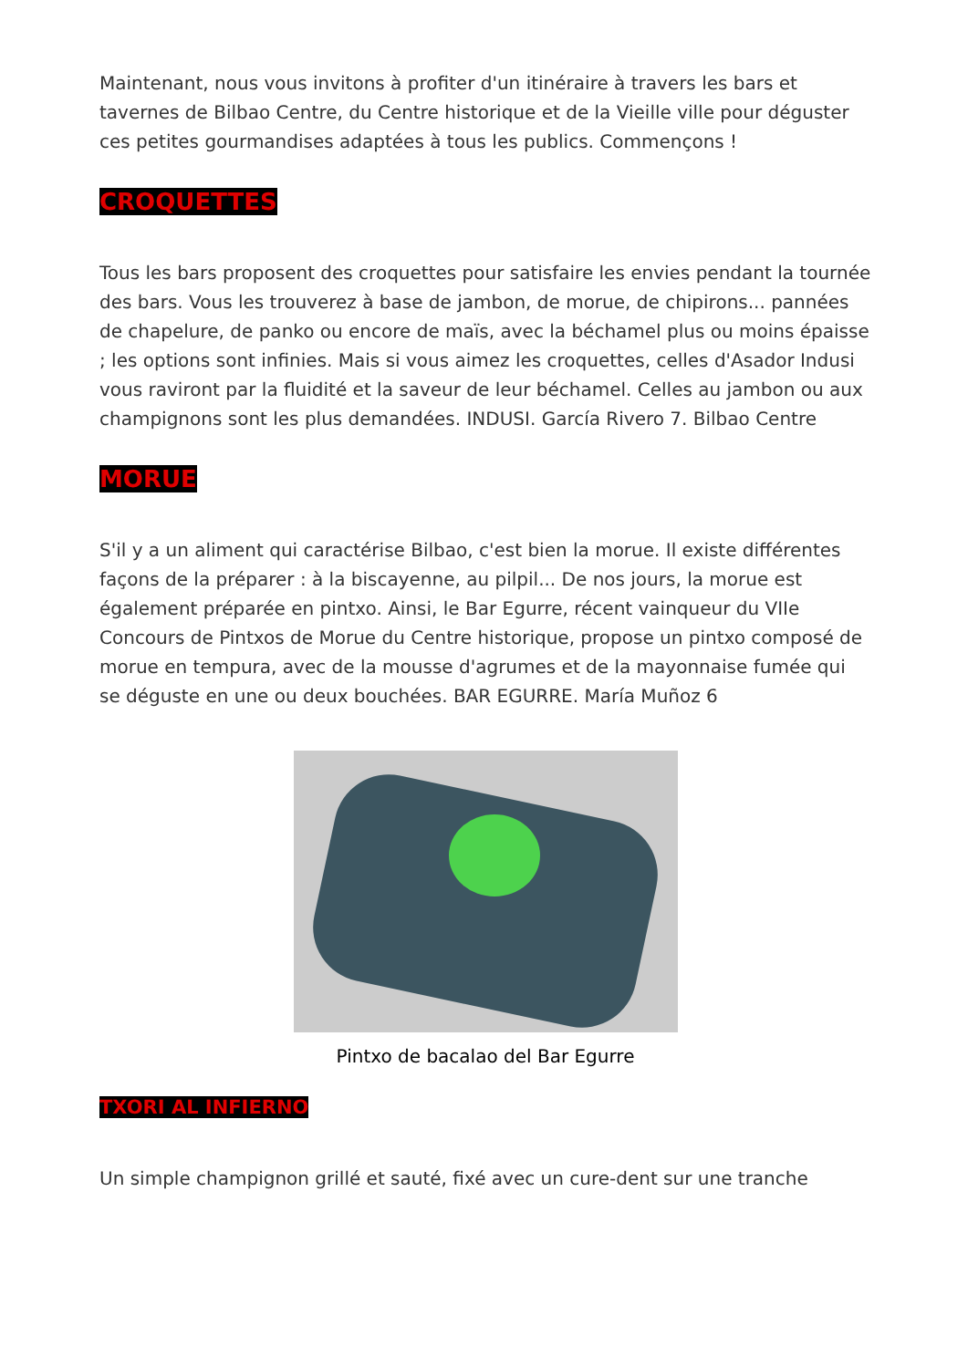Maintenant, nous vous invitons à profiter d'un itinéraire à travers les bars et tavernes de Bilbao Centre, du Centre historique et de la Vieille ville pour déguster ces petites gourmandises adaptées à tous les publics. Commençons !
CROQUETTES
Tous les bars proposent des croquettes pour satisfaire les envies pendant la tournée des bars. Vous les trouverez à base de jambon, de morue, de chipirons... pannées de chapelure, de panko ou encore de maïs, avec la béchamel plus ou moins épaisse ; les options sont infinies. Mais si vous aimez les croquettes, celles d'Asador Indusi vous raviront par la fluidité et la saveur de leur béchamel. Celles au jambon ou aux champignons sont les plus demandées. INDUSI. García Rivero 7. Bilbao Centre
MORUE
S'il y a un aliment qui caractérise Bilbao, c'est bien la morue. Il existe différentes façons de la préparer : à la biscayenne, au pilpil... De nos jours, la morue est également préparée en pintxo. Ainsi, le Bar Egurre, récent vainqueur du VIIe Concours de Pintxos de Morue du Centre historique, propose un pintxo composé de morue en tempura, avec de la mousse d'agrumes et de la mayonnaise fumée qui se déguste en une ou deux bouchées. BAR EGURRE. María Muñoz 6
Pintxo de bacalao del Bar Egurre
TXORI AL INFIERNO
Un simple champignon grillé et sauté, fixé avec un cure-dent sur une tranche